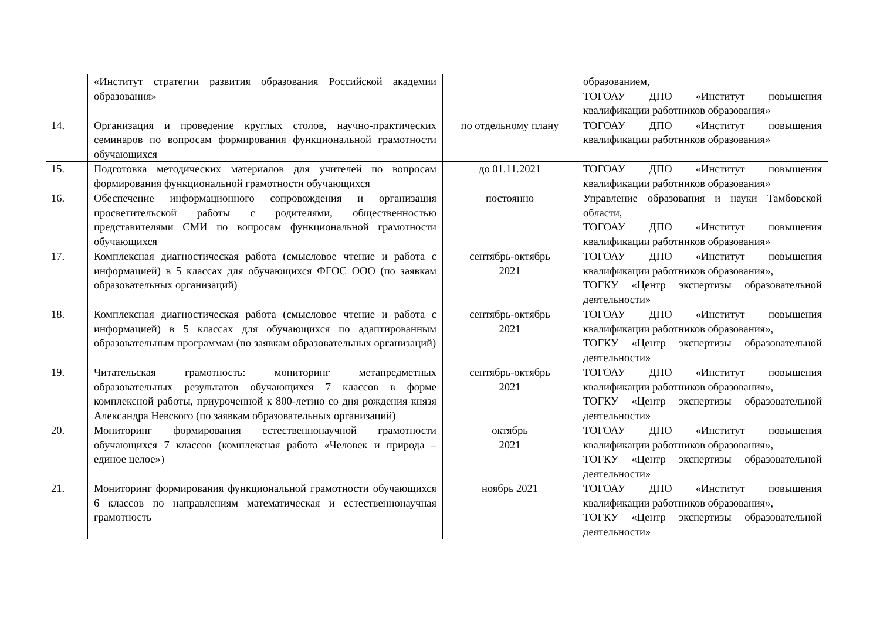| | «Институт стратегии развития образования Российской академии образования» | | образованием, ТОГОАУ ДПО «Институт повышения квалификации работников образования» |
| 14. | Организация и проведение круглых столов, научно-практических семинаров по вопросам формирования функциональной грамотности обучающихся | по отдельному плану | ТОГОАУ ДПО «Институт повышения квалификации работников образования» |
| 15. | Подготовка методических материалов для учителей по вопросам формирования функциональной грамотности обучающихся | до 01.11.2021 | ТОГОАУ ДПО «Институт повышения квалификации работников образования» |
| 16. | Обеспечение информационного сопровождения и организация просветительской работы с родителями, общественностью представителями СМИ по вопросам функциональной грамотности обучающихся | постоянно | Управление образования и науки Тамбовской области, ТОГОАУ ДПО «Институт повышения квалификации работников образования» |
| 17. | Комплексная диагностическая работа (смысловое чтение и работа с информацией) в 5 классах для обучающихся ФГОС ООО (по заявкам образовательных организаций) | сентябрь-октябрь 2021 | ТОГОАУ ДПО «Институт повышения квалификации работников образования», ТОГКУ «Центр экспертизы образовательной деятельности» |
| 18. | Комплексная диагностическая работа (смысловое чтение и работа с информацией) в 5 классах для обучающихся по адаптированным образовательным программам (по заявкам образовательных организаций) | сентябрь-октябрь 2021 | ТОГОАУ ДПО «Институт повышения квалификации работников образования», ТОГКУ «Центр экспертизы образовательной деятельности» |
| 19. | Читательская грамотность: мониторинг метапредметных образовательных результатов обучающихся 7 классов в форме комплексной работы, приуроченной к 800-летию со дня рождения князя Александра Невского (по заявкам образовательных организаций) | сентябрь-октябрь 2021 | ТОГОАУ ДПО «Институт повышения квалификации работников образования», ТОГКУ «Центр экспертизы образовательной деятельности» |
| 20. | Мониторинг формирования естественнонаучной грамотности обучающихся 7 классов (комплексная работа «Человек и природа – единое целое») | октябрь 2021 | ТОГОАУ ДПО «Институт повышения квалификации работников образования», ТОГКУ «Центр экспертизы образовательной деятельности» |
| 21. | Мониторинг формирования функциональной грамотности обучающихся 6 классов по направлениям математическая и естественнонаучная грамотность | ноябрь 2021 | ТОГОАУ ДПО «Институт повышения квалификации работников образования», ТОГКУ «Центр экспертизы образовательной деятельности» |